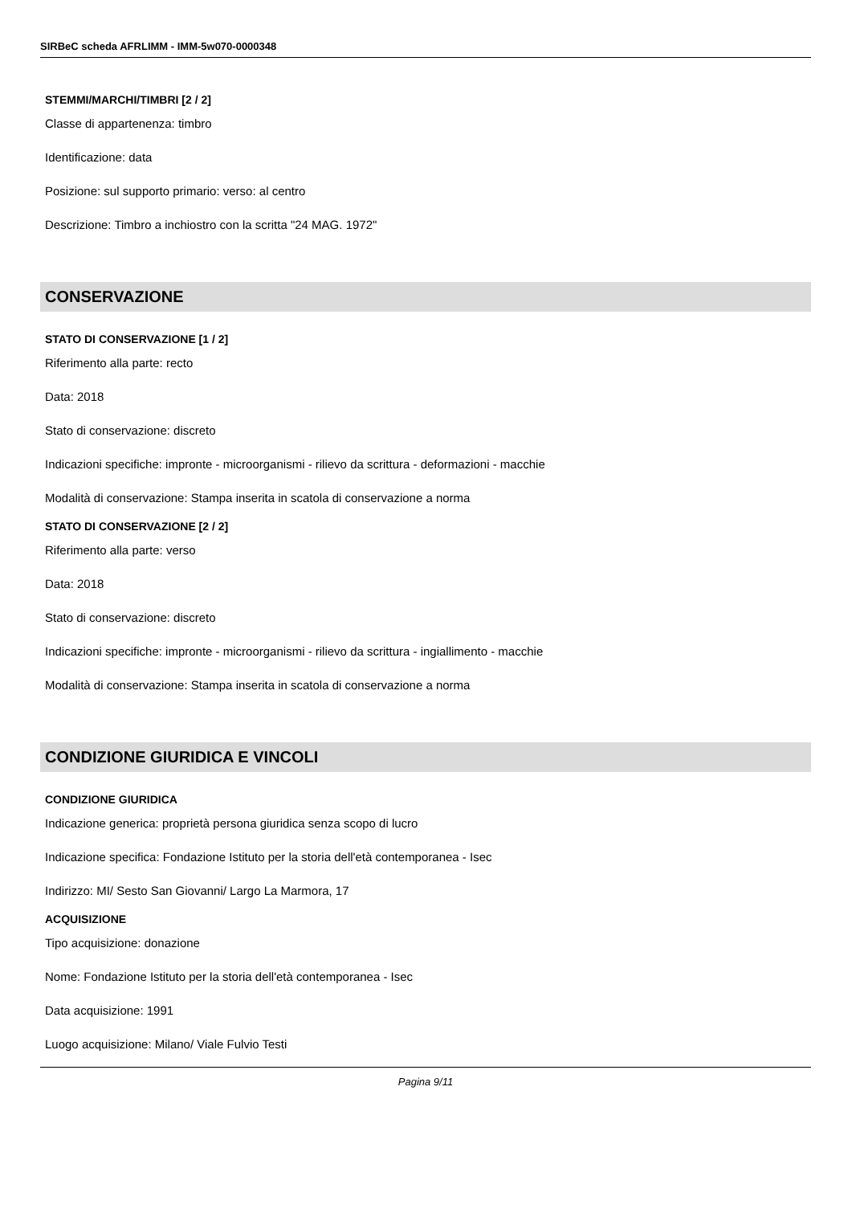SIRBeC scheda AFRLIMM - IMM-5w070-0000348
STEMMI/MARCHI/TIMBRI [2 / 2]
Classe di appartenenza: timbro
Identificazione: data
Posizione: sul supporto primario: verso: al centro
Descrizione: Timbro a inchiostro con la scritta "24 MAG. 1972"
CONSERVAZIONE
STATO DI CONSERVAZIONE [1 / 2]
Riferimento alla parte: recto
Data: 2018
Stato di conservazione: discreto
Indicazioni specifiche: impronte - microorganismi - rilievo da scrittura - deformazioni - macchie
Modalità di conservazione: Stampa inserita in scatola di conservazione a norma
STATO DI CONSERVAZIONE [2 / 2]
Riferimento alla parte: verso
Data: 2018
Stato di conservazione: discreto
Indicazioni specifiche: impronte - microorganismi - rilievo da scrittura - ingiallimento - macchie
Modalità di conservazione: Stampa inserita in scatola di conservazione a norma
CONDIZIONE GIURIDICA E VINCOLI
CONDIZIONE GIURIDICA
Indicazione generica: proprietà persona giuridica senza scopo di lucro
Indicazione specifica: Fondazione Istituto per la storia dell'età contemporanea - Isec
Indirizzo: MI/ Sesto San Giovanni/ Largo La Marmora, 17
ACQUISIZIONE
Tipo acquisizione: donazione
Nome: Fondazione Istituto per la storia dell'età contemporanea - Isec
Data acquisizione: 1991
Luogo acquisizione: Milano/ Viale Fulvio Testi
Pagina 9/11